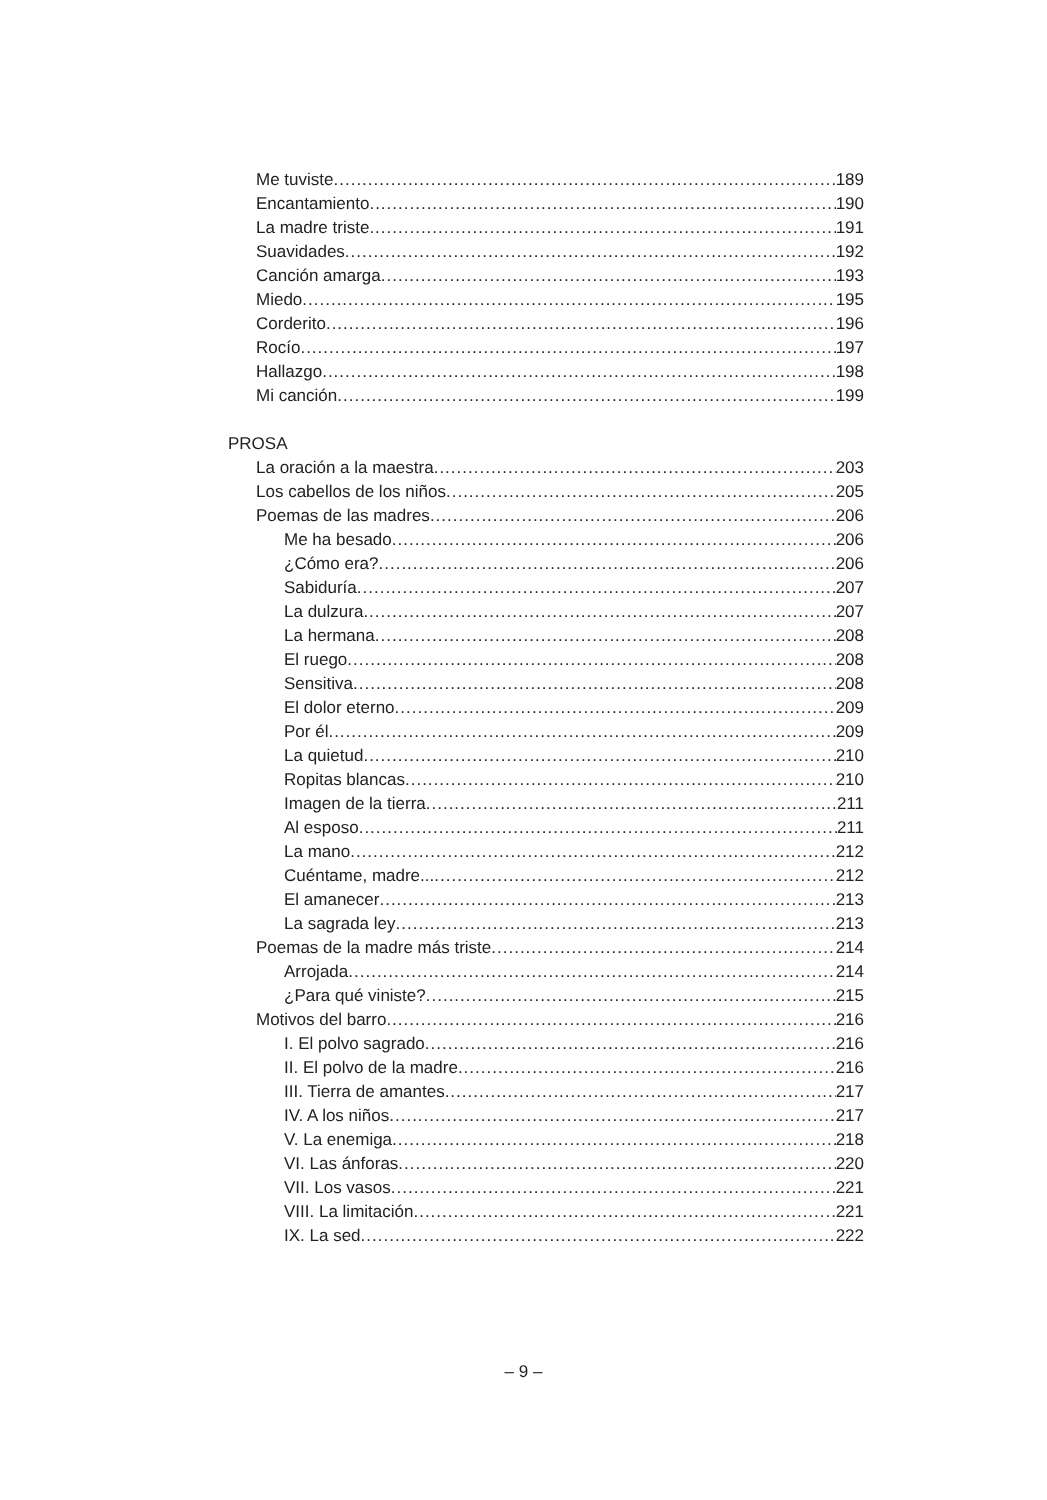Me tuviste 189
Encantamiento 190
La madre triste 191
Suavidades 192
Canción amarga 193
Miedo 195
Corderito 196
Rocío 197
Hallazgo 198
Mi canción 199
PROSA
La oración a la maestra 203
Los cabellos de los niños 205
Poemas de las madres 206
Me ha besado 206
¿Cómo era? 206
Sabiduría 207
La dulzura 207
La hermana 208
El ruego 208
Sensitiva 208
El dolor eterno 209
Por él 209
La quietud 210
Ropitas blancas 210
Imagen de la tierra 211
Al esposo 211
La mano 212
Cuéntame, madre... 212
El amanecer 213
La sagrada ley 213
Poemas de la madre más triste 214
Arrojada 214
¿Para qué viniste? 215
Motivos del barro 216
I. El polvo sagrado 216
II. El polvo de la madre 216
III. Tierra de amantes 217
IV. A los niños 217
V. La enemiga 218
VI. Las ánforas 220
VII. Los vasos 221
VIII. La limitación 221
IX. La sed 222
– 9 –